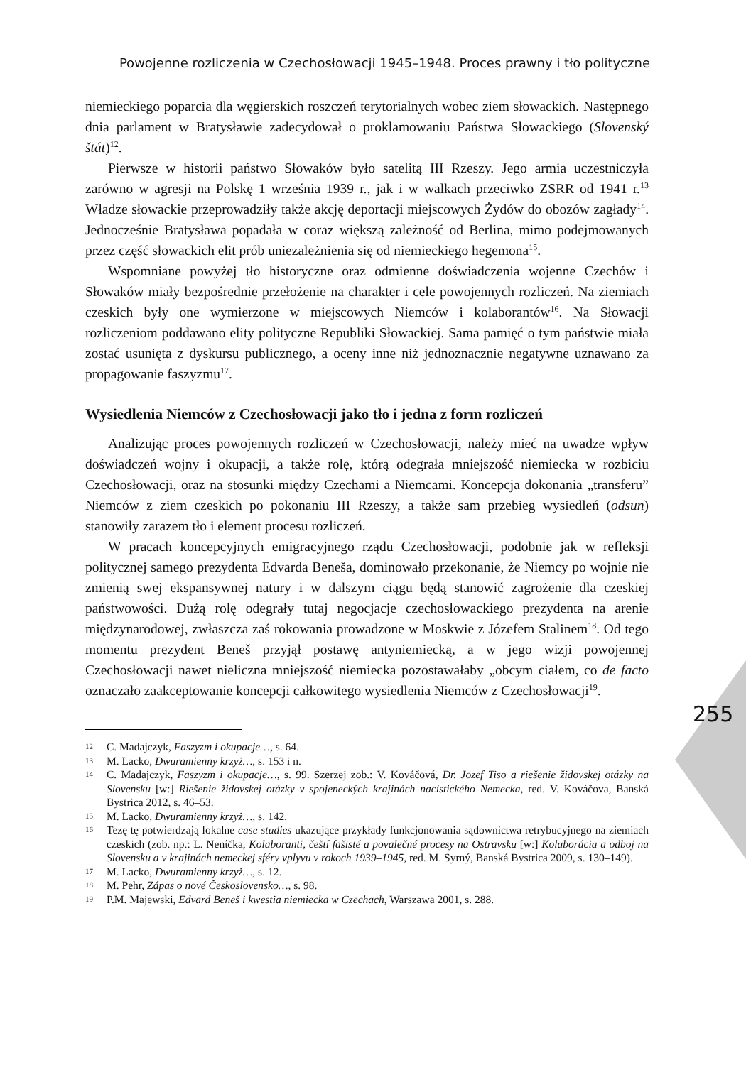Powojenne rozliczenia w Czechosłowacji 1945–1948. Proces prawny i tło polityczne
255
niemieckiego poparcia dla węgierskich roszczeń terytorialnych wobec ziem słowackich. Następnego dnia parlament w Bratysławie zadecydował o proklamowaniu Państwa Słowackiego (Slovenský štát)<sup>12</sup>.
Pierwsze w historii państwo Słowaków było satelitą III Rzeszy. Jego armia uczestniczyła zarówno w agresji na Polskę 1 września 1939 r., jak i w walkach przeciwko ZSRR od 1941 r.<sup>13</sup> Władze słowackie przeprowadziły także akcję deportacji miejscowych Żydów do obozów zagłady<sup>14</sup>. Jednocześnie Bratysława popadała w coraz większą zależność od Berlina, mimo podejmowanych przez część słowackich elit prób uniezależnienia się od niemieckiego hegemona<sup>15</sup>.
Wspomniane powyżej tło historyczne oraz odmienne doświadczenia wojenne Czechów i Słowaków miały bezpośrednie przełożenie na charakter i cele powojennych rozliczeń. Na ziemiach czeskich były one wymierzone w miejscowych Niemców i kolaborantów<sup>16</sup>. Na Słowacji rozliczeniom poddawano elity polityczne Republiki Słowackiej. Sama pamięć o tym państwie miała zostać usunięta z dyskursu publicznego, a oceny inne niż jednoznacznie negatywne uznawano za propagowanie faszyzmu<sup>17</sup>.
Wysiedlenia Niemców z Czechosłowacji jako tło i jedna z form rozliczeń
Analizując proces powojennych rozliczeń w Czechosłowacji, należy mieć na uwadze wpływ doświadczeń wojny i okupacji, a także rolę, którą odegrała mniejszość niemiecka w rozbiciu Czechosłowacji, oraz na stosunki między Czechami a Niemcami. Koncepcja dokonania „transferu” Niemców z ziem czeskich po pokonaniu III Rzeszy, a także sam przebieg wysiedleń (odsun) stanowiły zarazem tło i element procesu rozliczeń.
W pracach koncepcyjnych emigracyjnego rządu Czechosłowacji, podobnie jak w refleksji politycznej samego prezydenta Edvarda Beneša, dominowało przekonanie, że Niemcy po wojnie nie zmienią swej ekspansywnej natury i w dalszym ciągu będą stanowić zagrożenie dla czeskiej państwowości. Dużą rolę odegrały tutaj negocjacje czechosłowackiego prezydenta na arenie międzynarodowej, zwłaszcza zaś rokowania prowadzone w Moskwie z Józefem Stalinem<sup>18</sup>. Od tego momentu prezydent Beneš przyjął postawę antyniemiecką, a w jego wizji powojennej Czechosłowacji nawet nieliczna mniejszość niemiecka pozostawałaby „obcym ciałem, co de facto oznaczało zaakceptowanie koncepcji całkowitego wysiedlenia Niemców z Czechosłowacji<sup>19</sup>.
12 C. Madajczyk, Faszyzm i okupacje…, s. 64.
13 M. Lacko, Dwuramienny krzyż…, s. 153 i n.
14 C. Madajczyk, Faszyzm i okupacje…, s. 99. Szerzej zob.: V. Kováčová, Dr. Jozef Tiso a riešenie židovskej otázky na Slovensku [w:] Riešenie židovskej otázky v spojeneckých krajinách nacistického Nemecka, red. V. Kováčova, Banská Bystrica 2012, s. 46–53.
15 M. Lacko, Dwuramienny krzyż…, s. 142.
16 Tezę tę potwierdzają lokalne case studies ukazujące przykłady funkcjonowania sądownictwa retrybucyjnego na ziemiach czeskich (zob. np.: L. Nenίčka, Kolaboranti, čeští fašisté a povalečné procesy na Ostravsku [w:] Kolaborácia a odboj na Slovensku a v krajinách nemeckej sféry vplyvu v rokoch 1939–1945, red. M. Syrný, Banská Bystrica 2009, s. 130–149).
17 M. Lacko, Dwuramienny krzyż…, s. 12.
18 M. Pehr, Zápas o nové Československo…, s. 98.
19 P.M. Majewski, Edvard Beneš i kwestia niemiecka w Czechach, Warszawa 2001, s. 288.